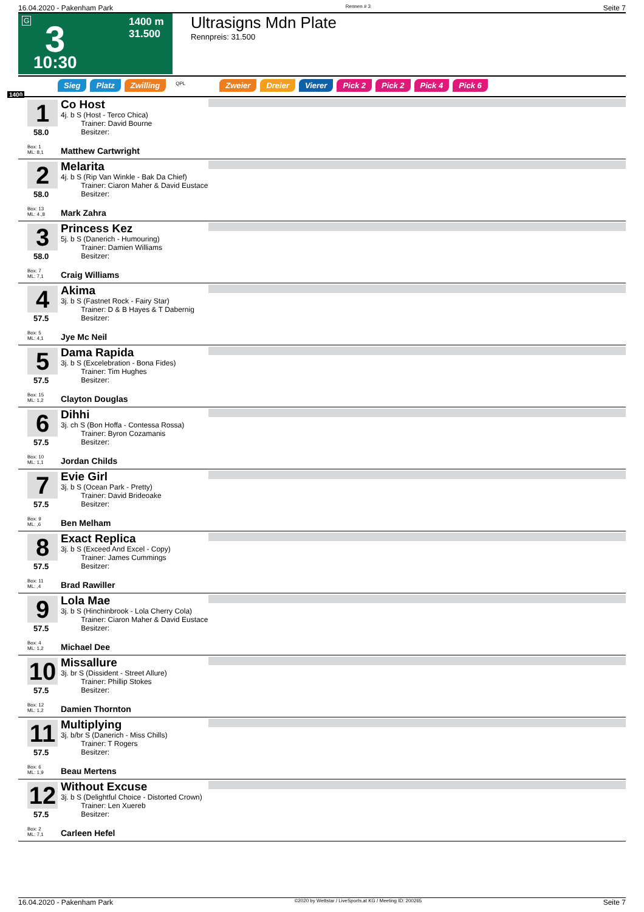16.04.2020 - Pakenham Park Rennen # 3 Seite 7
G 3
10:30
1400 m
31.500
Ultrasigns Mdn Plate
Rennpreis: 31.500
1400
Sieg Platz Zwilling QPL Zweier Dreier Vierer Pick 2 Pick 2 Pick 4 Pick 6
1
58.0
Co Host
4j. b S (Host - Terco Chica)
Trainer: David Bourne
Besitzer:
Box: 1
ML: 8,1
Matthew Cartwright
2
58.0
Melarita
4j. b S (Rip Van Winkle - Bak Da Chief)
Trainer: Ciaron Maher & David Eustace
Besitzer:
Box: 13
ML: 4.,8
Mark Zahra
3
58.0
Princess Kez
5j. b S (Danerich - Humouring)
Trainer: Damien Williams
Besitzer:
Box: 7
ML: 7,1
Craig Williams
4
57.5
Akima
3j. b S (Fastnet Rock - Fairy Star)
Trainer: D & B Hayes & T Dabernig
Besitzer:
Box: 5
ML: 4,1
Jye Mc Neil
5
57.5
Dama Rapida
3j. b S (Excelebration - Bona Fides)
Trainer: Tim Hughes
Besitzer:
Box: 15
ML: 1,2
Clayton Douglas
6
57.5
Dihhi
3j. ch S (Bon Hoffa - Contessa Rossa)
Trainer: Byron Cozamanis
Besitzer:
Box: 10
ML: 1,1
Jordan Childs
7
57.5
Evie Girl
3j. b S (Ocean Park - Pretty)
Trainer: David Brideoake
Besitzer:
Box: 9
ML: ,6
Ben Melham
8
57.5
Exact Replica
3j. b S (Exceed And Excel - Copy)
Trainer: James Cummings
Besitzer:
Box: 11
ML: ,4
Brad Rawiller
9
57.5
Lola Mae
3j. b S (Hinchinbrook - Lola Cherry Cola)
Trainer: Ciaron Maher & David Eustace
Besitzer:
Box: 4
ML: 1,2
Michael Dee
10
57.5
Missallure
3j. br S (Dissident - Street Allure)
Trainer: Phillip Stokes
Besitzer:
Box: 12
ML: 1,2
Damien Thornton
11
57.5
Multiplying
3j. b/br S (Danerich - Miss Chills)
Trainer: T Rogers
Besitzer:
Box: 6
ML: 1,9
Beau Mertens
12
57.5
Without Excuse
3j. b S (Delightful Choice - Distorted Crown)
Trainer: Len Xuereb
Besitzer:
Box: 2
ML: 7,1
Carleen Hefel
16.04.2020 - Pakenham Park ©2020 by Wettstar / LiveSports.at KG / Meeting ID: 200265 Seite 7